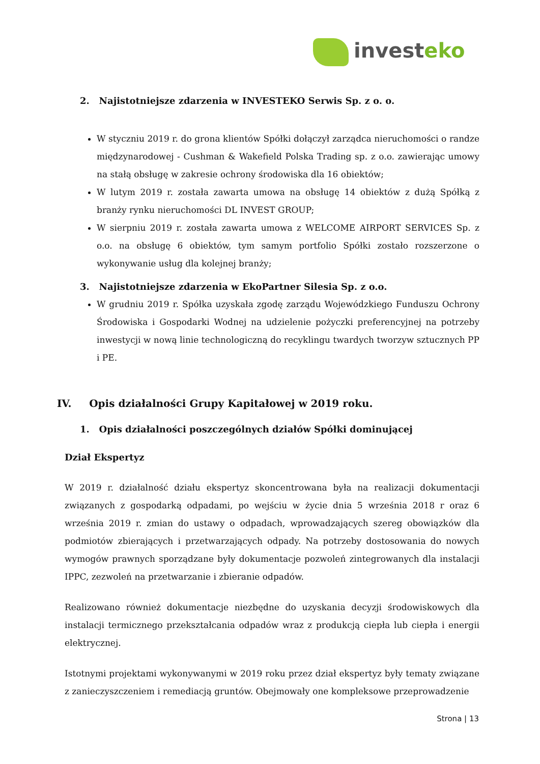invest eko
2. Najistotniejsze zdarzenia w INVESTEKO Serwis Sp. z o. o.
W styczniu 2019 r. do grona klientów Spółki dołączył zarządca nieruchomości o randze międzynarodowej - Cushman & Wakefield Polska Trading sp. z o.o. zawierając umowy na stałą obsługę w zakresie ochrony środowiska dla 16 obiektów;
W lutym 2019 r. została zawarta umowa na obsługę 14 obiektów z dużą Spółką z branży rynku nieruchomości DL INVEST GROUP;
W sierpniu 2019 r. została zawarta umowa z WELCOME AIRPORT SERVICES Sp. z o.o. na obsługę 6 obiektów, tym samym portfolio Spółki zostało rozszerzone o wykonywanie usług dla kolejnej branży;
3. Najistotniejsze zdarzenia w EkoPartner Silesia Sp. z o.o.
W grudniu 2019 r. Spółka uzyskała zgodę zarządu Wojewódzkiego Funduszu Ochrony Środowiska i Gospodarki Wodnej na udzielenie pożyczki preferencyjnej na potrzeby inwestycji w nową linie technologiczną do recyklingu twardych tworzyw sztucznych PP i PE.
IV. Opis działalności Grupy Kapitałowej w 2019 roku.
1. Opis działalności poszczególnych działów Spółki dominującej
Dział Ekspertyz
W 2019 r. działalność działu ekspertyz skoncentrowana była na realizacji dokumentacji związanych z gospodarką odpadami, po wejściu w życie dnia 5 września 2018 r oraz 6 września 2019 r. zmian do ustawy o odpadach, wprowadzających szereg obowiązków dla podmiotów zbierających i przetwarzających odpady. Na potrzeby dostosowania do nowych wymogów prawnych sporządzane były dokumentacje pozwoleń zintegrowanych dla instalacji IPPC, zezwoleń na przetwarzanie i zbieranie odpadów.
Realizowano również dokumentacje niezbędne do uzyskania decyzji środowiskowych dla instalacji termicznego przekształcania odpadów wraz z produkcją ciepła lub ciepła i energii elektrycznej.
Istotnymi projektami wykonywanymi w 2019 roku przez dział ekspertyz były tematy związane z zanieczyszczeniem i remediacją gruntów. Obejmowały one kompleksowe przeprowadzenie
Strona | 13